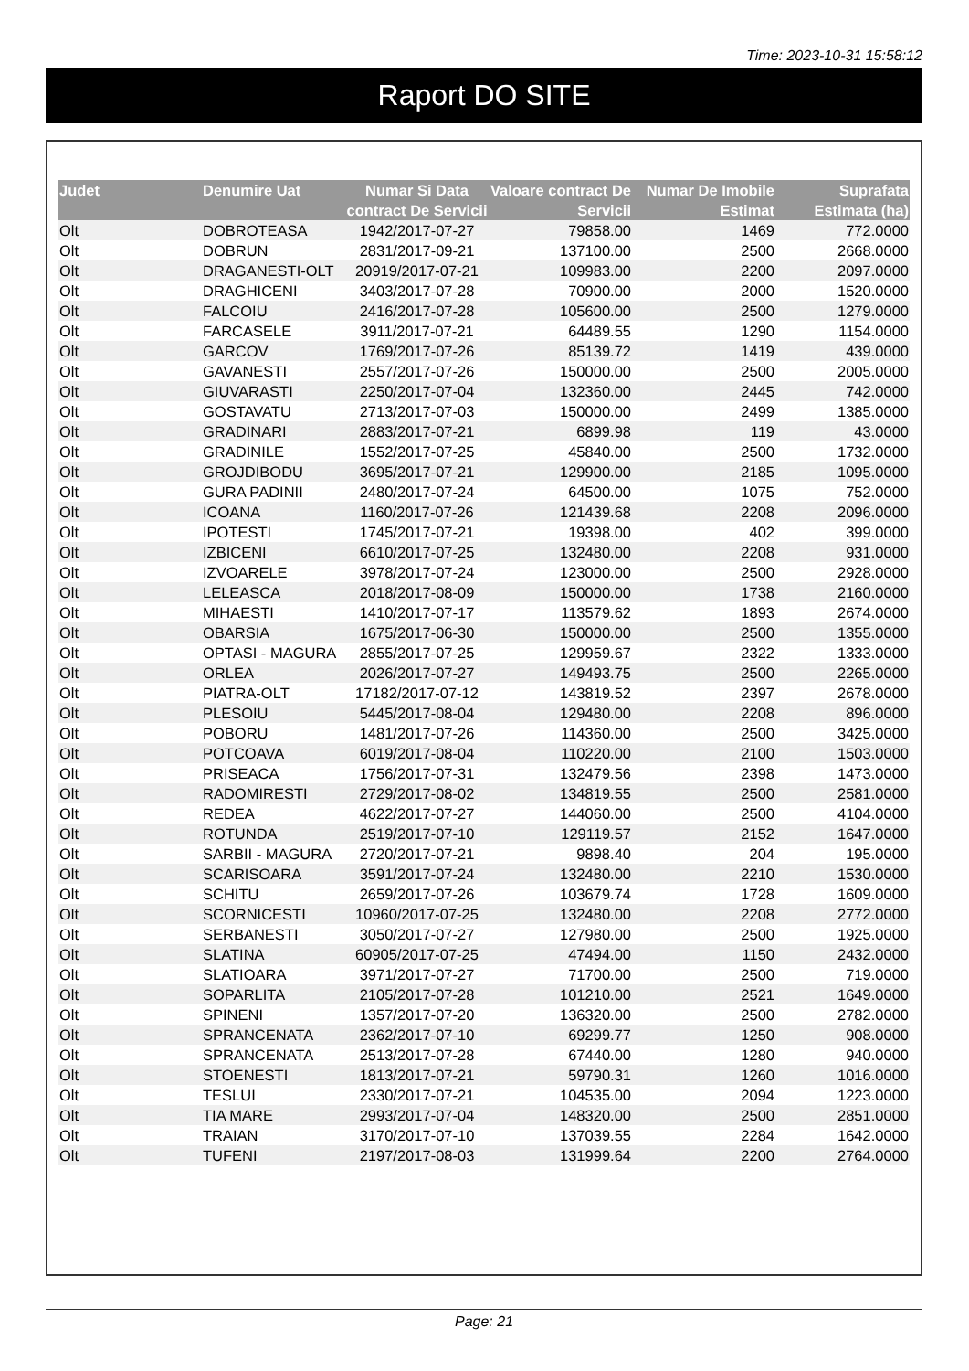Time: 2023-10-31 15:58:12
Raport DO SITE
| Judet | Denumire Uat | Numar Si Data contract De Servicii | Valoare contract De Servicii | Numar De Imobile Estimat | Suprafata Estimata (ha) |
| --- | --- | --- | --- | --- | --- |
| Olt | DOBROTEASA | 1942/2017-07-27 | 79858.00 | 1469 | 772.0000 |
| Olt | DOBRUN | 2831/2017-09-21 | 137100.00 | 2500 | 2668.0000 |
| Olt | DRAGANESTI-OLT | 20919/2017-07-21 | 109983.00 | 2200 | 2097.0000 |
| Olt | DRAGHICENI | 3403/2017-07-28 | 70900.00 | 2000 | 1520.0000 |
| Olt | FALCOIU | 2416/2017-07-28 | 105600.00 | 2500 | 1279.0000 |
| Olt | FARCASELE | 3911/2017-07-21 | 64489.55 | 1290 | 1154.0000 |
| Olt | GARCOV | 1769/2017-07-26 | 85139.72 | 1419 | 439.0000 |
| Olt | GAVANESTI | 2557/2017-07-26 | 150000.00 | 2500 | 2005.0000 |
| Olt | GIUVARASTI | 2250/2017-07-04 | 132360.00 | 2445 | 742.0000 |
| Olt | GOSTAVATU | 2713/2017-07-03 | 150000.00 | 2499 | 1385.0000 |
| Olt | GRADINARI | 2883/2017-07-21 | 6899.98 | 119 | 43.0000 |
| Olt | GRADINILE | 1552/2017-07-25 | 45840.00 | 2500 | 1732.0000 |
| Olt | GROJDIBODU | 3695/2017-07-21 | 129900.00 | 2185 | 1095.0000 |
| Olt | GURA PADINII | 2480/2017-07-24 | 64500.00 | 1075 | 752.0000 |
| Olt | ICOANA | 1160/2017-07-26 | 121439.68 | 2208 | 2096.0000 |
| Olt | IPOTESTI | 1745/2017-07-21 | 19398.00 | 402 | 399.0000 |
| Olt | IZBICENI | 6610/2017-07-25 | 132480.00 | 2208 | 931.0000 |
| Olt | IZVOARELE | 3978/2017-07-24 | 123000.00 | 2500 | 2928.0000 |
| Olt | LELEASCA | 2018/2017-08-09 | 150000.00 | 1738 | 2160.0000 |
| Olt | MIHAESTI | 1410/2017-07-17 | 113579.62 | 1893 | 2674.0000 |
| Olt | OBARSIA | 1675/2017-06-30 | 150000.00 | 2500 | 1355.0000 |
| Olt | OPTASI - MAGURA | 2855/2017-07-25 | 129959.67 | 2322 | 1333.0000 |
| Olt | ORLEA | 2026/2017-07-27 | 149493.75 | 2500 | 2265.0000 |
| Olt | PIATRA-OLT | 17182/2017-07-12 | 143819.52 | 2397 | 2678.0000 |
| Olt | PLESOIU | 5445/2017-08-04 | 129480.00 | 2208 | 896.0000 |
| Olt | POBORU | 1481/2017-07-26 | 114360.00 | 2500 | 3425.0000 |
| Olt | POTCOAVA | 6019/2017-08-04 | 110220.00 | 2100 | 1503.0000 |
| Olt | PRISEACA | 1756/2017-07-31 | 132479.56 | 2398 | 1473.0000 |
| Olt | RADOMIRESTI | 2729/2017-08-02 | 134819.55 | 2500 | 2581.0000 |
| Olt | REDEA | 4622/2017-07-27 | 144060.00 | 2500 | 4104.0000 |
| Olt | ROTUNDA | 2519/2017-07-10 | 129119.57 | 2152 | 1647.0000 |
| Olt | SARBII - MAGURA | 2720/2017-07-21 | 9898.40 | 204 | 195.0000 |
| Olt | SCARISOARA | 3591/2017-07-24 | 132480.00 | 2210 | 1530.0000 |
| Olt | SCHITU | 2659/2017-07-26 | 103679.74 | 1728 | 1609.0000 |
| Olt | SCORNICESTI | 10960/2017-07-25 | 132480.00 | 2208 | 2772.0000 |
| Olt | SERBANESTI | 3050/2017-07-27 | 127980.00 | 2500 | 1925.0000 |
| Olt | SLATINA | 60905/2017-07-25 | 47494.00 | 1150 | 2432.0000 |
| Olt | SLATIOARA | 3971/2017-07-27 | 71700.00 | 2500 | 719.0000 |
| Olt | SOPARLITA | 2105/2017-07-28 | 101210.00 | 2521 | 1649.0000 |
| Olt | SPINENI | 1357/2017-07-20 | 136320.00 | 2500 | 2782.0000 |
| Olt | SPRANCENATA | 2362/2017-07-10 | 69299.77 | 1250 | 908.0000 |
| Olt | SPRANCENATA | 2513/2017-07-28 | 67440.00 | 1280 | 940.0000 |
| Olt | STOENESTI | 1813/2017-07-21 | 59790.31 | 1260 | 1016.0000 |
| Olt | TESLUI | 2330/2017-07-21 | 104535.00 | 2094 | 1223.0000 |
| Olt | TIA MARE | 2993/2017-07-04 | 148320.00 | 2500 | 2851.0000 |
| Olt | TRAIAN | 3170/2017-07-10 | 137039.55 | 2284 | 1642.0000 |
| Olt | TUFENI | 2197/2017-08-03 | 131999.64 | 2200 | 2764.0000 |
Page: 21